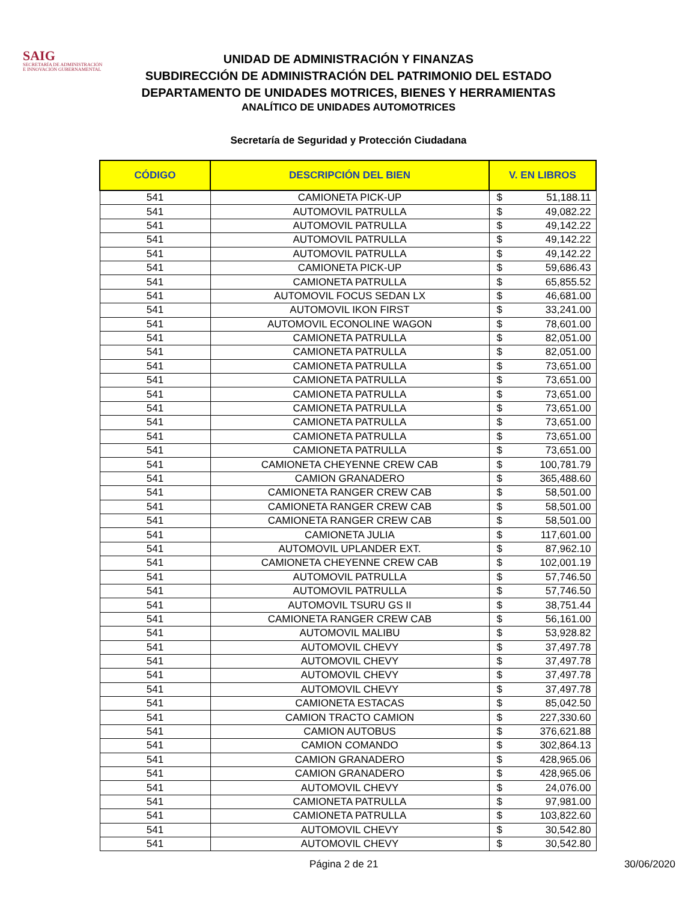SAIG
SECRETARÍA DE ADMINISTRACIÓN
E INNOVACIÓN GUBERNAMENTAL
UNIDAD DE ADMINISTRACIÓN Y FINANZAS
SUBDIRECCIÓN DE ADMINISTRACIÓN DEL PATRIMONIO DEL ESTADO
DEPARTAMENTO DE UNIDADES MOTRICES, BIENES Y HERRAMIENTAS
ANALÍTICO DE UNIDADES AUTOMOTRICES
Secretaría de Seguridad y Protección Ciudadana
| CÓDIGO | DESCRIPCIÓN DEL BIEN | V. EN LIBROS | |
| --- | --- | --- | --- |
| 541 | CAMIONETA PICK-UP | $ | 51,188.11 |
| 541 | AUTOMOVIL PATRULLA | $ | 49,082.22 |
| 541 | AUTOMOVIL PATRULLA | $ | 49,142.22 |
| 541 | AUTOMOVIL PATRULLA | $ | 49,142.22 |
| 541 | AUTOMOVIL PATRULLA | $ | 49,142.22 |
| 541 | CAMIONETA PICK-UP | $ | 59,686.43 |
| 541 | CAMIONETA PATRULLA | $ | 65,855.52 |
| 541 | AUTOMOVIL FOCUS SEDAN LX | $ | 46,681.00 |
| 541 | AUTOMOVIL IKON FIRST | $ | 33,241.00 |
| 541 | AUTOMOVIL ECONOLINE WAGON | $ | 78,601.00 |
| 541 | CAMIONETA PATRULLA | $ | 82,051.00 |
| 541 | CAMIONETA PATRULLA | $ | 82,051.00 |
| 541 | CAMIONETA PATRULLA | $ | 73,651.00 |
| 541 | CAMIONETA PATRULLA | $ | 73,651.00 |
| 541 | CAMIONETA PATRULLA | $ | 73,651.00 |
| 541 | CAMIONETA PATRULLA | $ | 73,651.00 |
| 541 | CAMIONETA PATRULLA | $ | 73,651.00 |
| 541 | CAMIONETA PATRULLA | $ | 73,651.00 |
| 541 | CAMIONETA PATRULLA | $ | 73,651.00 |
| 541 | CAMIONETA CHEYENNE CREW CAB | $ | 100,781.79 |
| 541 | CAMION GRANADERO | $ | 365,488.60 |
| 541 | CAMIONETA RANGER CREW CAB | $ | 58,501.00 |
| 541 | CAMIONETA RANGER CREW CAB | $ | 58,501.00 |
| 541 | CAMIONETA RANGER CREW CAB | $ | 58,501.00 |
| 541 | CAMIONETA JULIA | $ | 117,601.00 |
| 541 | AUTOMOVIL UPLANDER EXT. | $ | 87,962.10 |
| 541 | CAMIONETA CHEYENNE CREW CAB | $ | 102,001.19 |
| 541 | AUTOMOVIL PATRULLA | $ | 57,746.50 |
| 541 | AUTOMOVIL PATRULLA | $ | 57,746.50 |
| 541 | AUTOMOVIL TSURU GS II | $ | 38,751.44 |
| 541 | CAMIONETA RANGER CREW CAB | $ | 56,161.00 |
| 541 | AUTOMOVIL MALIBU | $ | 53,928.82 |
| 541 | AUTOMOVIL CHEVY | $ | 37,497.78 |
| 541 | AUTOMOVIL CHEVY | $ | 37,497.78 |
| 541 | AUTOMOVIL CHEVY | $ | 37,497.78 |
| 541 | AUTOMOVIL CHEVY | $ | 37,497.78 |
| 541 | CAMIONETA ESTACAS | $ | 85,042.50 |
| 541 | CAMION TRACTO CAMION | $ | 227,330.60 |
| 541 | CAMION AUTOBUS | $ | 376,621.88 |
| 541 | CAMION COMANDO | $ | 302,864.13 |
| 541 | CAMION GRANADERO | $ | 428,965.06 |
| 541 | CAMION GRANADERO | $ | 428,965.06 |
| 541 | AUTOMOVIL CHEVY | $ | 24,076.00 |
| 541 | CAMIONETA PATRULLA | $ | 97,981.00 |
| 541 | CAMIONETA PATRULLA | $ | 103,822.60 |
| 541 | AUTOMOVIL CHEVY | $ | 30,542.80 |
| 541 | AUTOMOVIL CHEVY | $ | 30,542.80 |
Página 2 de 21 30/06/2020